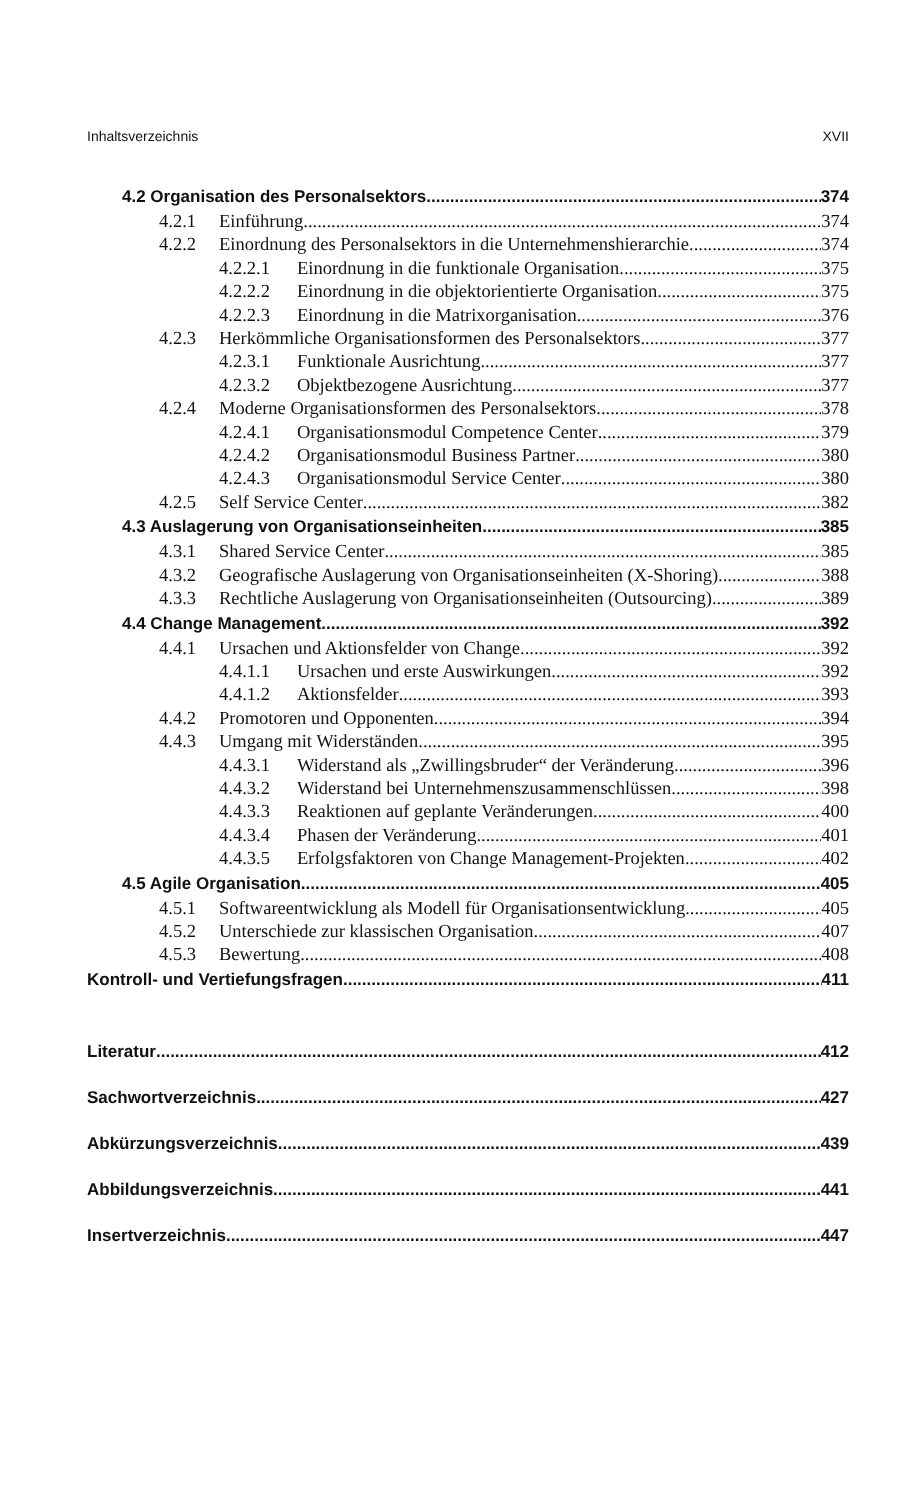Inhaltsverzeichnis XVII
4.2 Organisation des Personalsektors 374
4.2.1 Einführung 374
4.2.2 Einordnung des Personalsektors in die Unternehmenshierarchie 374
4.2.2.1 Einordnung in die funktionale Organisation 375
4.2.2.2 Einordnung in die objektorientierte Organisation 375
4.2.2.3 Einordnung in die Matrixorganisation 376
4.2.3 Herkömmliche Organisationsformen des Personalsektors 377
4.2.3.1 Funktionale Ausrichtung 377
4.2.3.2 Objektbezogene Ausrichtung 377
4.2.4 Moderne Organisationsformen des Personalsektors 378
4.2.4.1 Organisationsmodul Competence Center 379
4.2.4.2 Organisationsmodul Business Partner 380
4.2.4.3 Organisationsmodul Service Center 380
4.2.5 Self Service Center 382
4.3 Auslagerung von Organisationseinheiten 385
4.3.1 Shared Service Center 385
4.3.2 Geografische Auslagerung von Organisationseinheiten (X-Shoring) 388
4.3.3 Rechtliche Auslagerung von Organisationseinheiten (Outsourcing) 389
4.4 Change Management 392
4.4.1 Ursachen und Aktionsfelder von Change 392
4.4.1.1 Ursachen und erste Auswirkungen 392
4.4.1.2 Aktionsfelder 393
4.4.2 Promotoren und Opponenten 394
4.4.3 Umgang mit Widerständen 395
4.4.3.1 Widerstand als „Zwillingsbruder“ der Veränderung 396
4.4.3.2 Widerstand bei Unternehmenszusammenschlüssen 398
4.4.3.3 Reaktionen auf geplante Veränderungen 400
4.4.3.4 Phasen der Veränderung 401
4.4.3.5 Erfolgsfaktoren von Change Management-Projekten 402
4.5 Agile Organisation 405
4.5.1 Softwareentwicklung als Modell für Organisationsentwicklung 405
4.5.2 Unterschiede zur klassischen Organisation 407
4.5.3 Bewertung 408
Kontroll- und Vertiefungsfragen 411
Literatur 412
Sachwortverzeichnis 427
Abkürzungsverzeichnis 439
Abbildungsverzeichnis 441
Insertverzeichnis 447